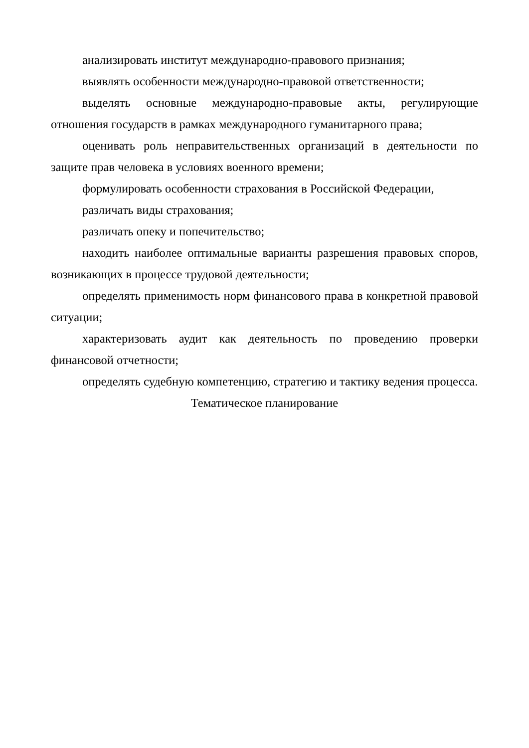анализировать институт международно-правового признания;
выявлять особенности международно-правовой ответственности;
выделять основные международно-правовые акты, регулирующие отношения государств в рамках международного гуманитарного права;
оценивать роль неправительственных организаций в деятельности по защите прав человека в условиях военного времени;
формулировать особенности страхования в Российской Федерации,
различать виды страхования;
различать опеку и попечительство;
находить наиболее оптимальные варианты разрешения правовых споров, возникающих в процессе трудовой деятельности;
определять применимость норм финансового права в конкретной правовой ситуации;
характеризовать аудит как деятельность по проведению проверки финансовой отчетности;
определять судебную компетенцию, стратегию и тактику ведения процесса.
Тематическое планирование